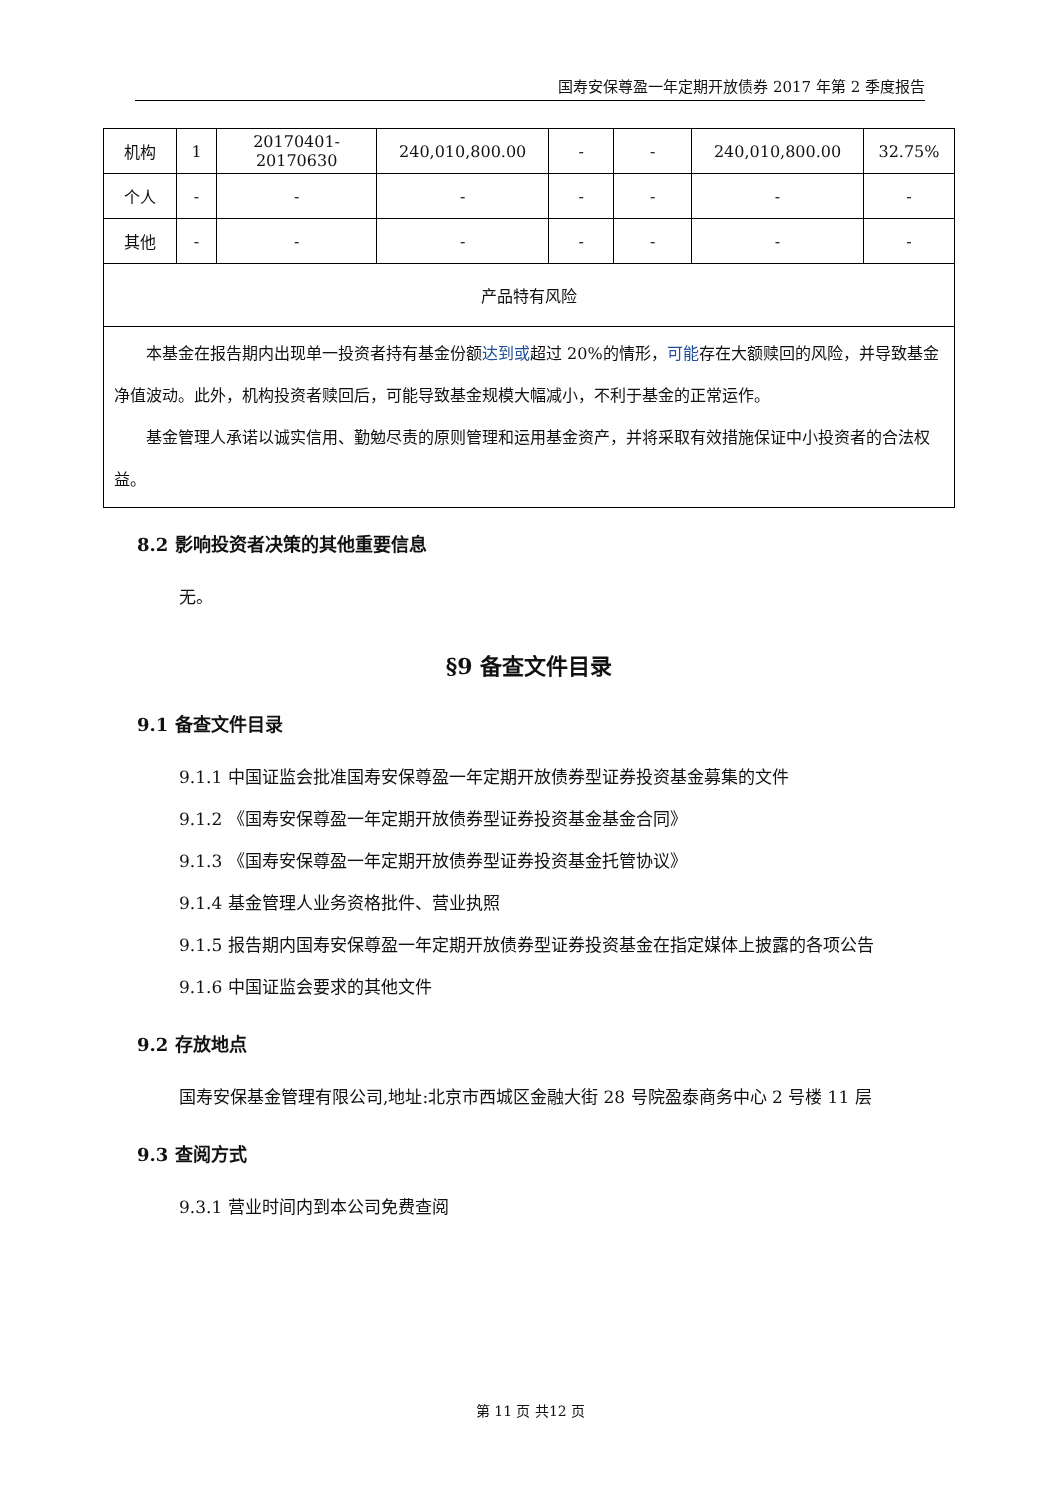国寿安保尊盈一年定期开放债券 2017 年第 2 季度报告
| 机构 | 1 | 20170401-20170630 | 240,010,800.00 | - | - | 240,010,800.00 | 32.75% |
| 个人 | - | - | - | - | - | - | - |
| 其他 | - | - | - | - | - | - | - |
| 产品特有风险 | | | | | | | |
| 本基金在报告期内出现单一投资者持有基金份额 达到或 超过 20%的情形， 可能 存在大额赎回的风险，并导致基金净值波动。此外，机构投资者赎回后，可能导致基金规模大幅减小，不利于基金的正常运作。 基金管理人承诺以诚实信用、勤勉尽责的原则管理和运用基金资产，并将采取有效措施保证中小投资者的合法权益。 | | | | | | | |
8.2 影响投资者决策的其他重要信息
无。
§9 备查文件目录
9.1 备查文件目录
9.1.1 中国证监会批准国寿安保尊盈一年定期开放债券型证券投资基金募集的文件
9.1.2 《国寿安保尊盈一年定期开放债券型证券投资基金基金合同》
9.1.3 《国寿安保尊盈一年定期开放债券型证券投资基金托管协议》
9.1.4 基金管理人业务资格批件、营业执照
9.1.5 报告期内国寿安保尊盈一年定期开放债券型证券投资基金在指定媒体上披露的各项公告
9.1.6 中国证监会要求的其他文件
9.2 存放地点
国寿安保基金管理有限公司,地址:北京市西城区金融大街 28 号院盈泰商务中心 2 号楼 11 层
9.3 查阅方式
9.3.1 营业时间内到本公司免费查阅
第 11 页 共12 页